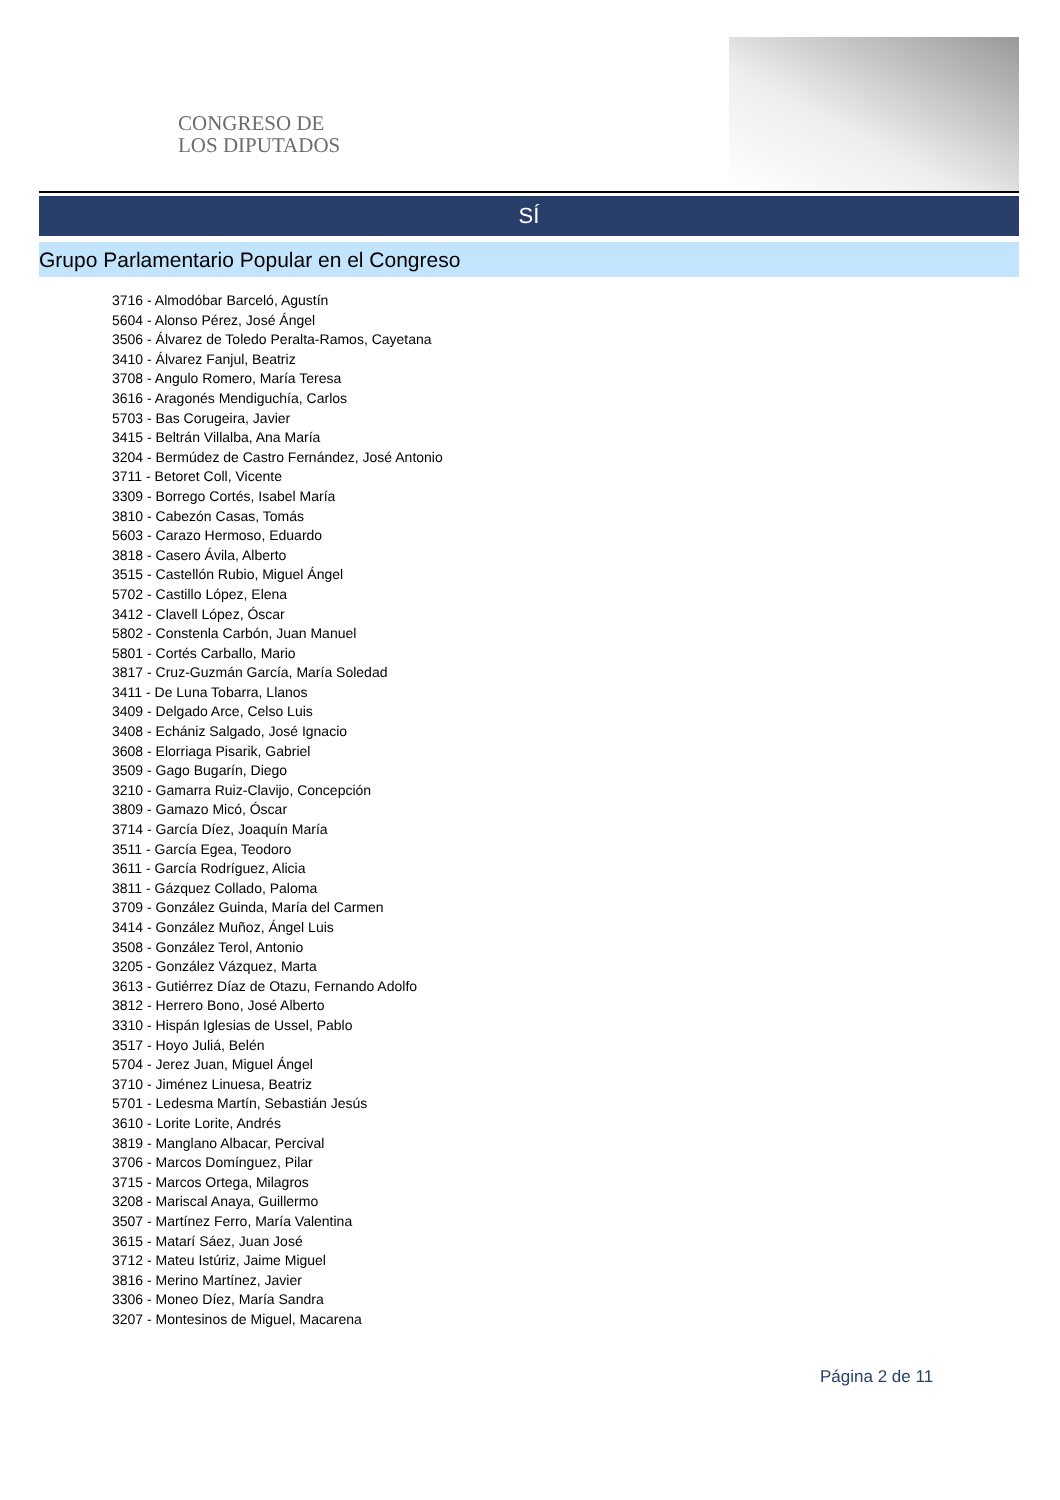CONGRESO DE
LOS DIPUTADOS
SÍ
Grupo Parlamentario Popular en el Congreso
3716 - Almodóbar Barceló, Agustín
5604 - Alonso Pérez, José Ángel
3506 - Álvarez de Toledo Peralta-Ramos, Cayetana
3410 - Álvarez Fanjul, Beatriz
3708 - Angulo Romero, María Teresa
3616 - Aragonés Mendiguchía, Carlos
5703 - Bas Corugeira, Javier
3415 - Beltrán Villalba, Ana María
3204 - Bermúdez de Castro Fernández, José Antonio
3711 - Betoret Coll, Vicente
3309 - Borrego Cortés, Isabel María
3810 - Cabezón Casas, Tomás
5603 - Carazo Hermoso, Eduardo
3818 - Casero Ávila, Alberto
3515 - Castellón Rubio, Miguel Ángel
5702 - Castillo López, Elena
3412 - Clavell López, Óscar
5802 - Constenla Carbón, Juan Manuel
5801 - Cortés Carballo, Mario
3817 - Cruz-Guzmán García, María Soledad
3411 - De Luna Tobarra, Llanos
3409 - Delgado Arce, Celso Luis
3408 - Echániz Salgado, José Ignacio
3608 - Elorriaga Pisarik, Gabriel
3509 - Gago Bugarín, Diego
3210 - Gamarra Ruiz-Clavijo, Concepción
3809 - Gamazo Micó, Óscar
3714 - García Díez, Joaquín María
3511 - García Egea, Teodoro
3611 - García Rodríguez, Alicia
3811 - Gázquez Collado, Paloma
3709 - González Guinda, María del Carmen
3414 - González Muñoz, Ángel Luis
3508 - González Terol, Antonio
3205 - González Vázquez, Marta
3613 - Gutiérrez Díaz de Otazu, Fernando Adolfo
3812 - Herrero Bono, José Alberto
3310 - Hispán Iglesias de Ussel, Pablo
3517 - Hoyo Juliá, Belén
5704 - Jerez Juan, Miguel Ángel
3710 - Jiménez Linuesa, Beatriz
5701 - Ledesma Martín, Sebastián Jesús
3610 - Lorite Lorite, Andrés
3819 - Manglano Albacar, Percival
3706 - Marcos Domínguez, Pilar
3715 - Marcos Ortega, Milagros
3208 - Mariscal Anaya, Guillermo
3507 - Martínez Ferro, María Valentina
3615 - Matarí Sáez, Juan José
3712 - Mateu Istúriz, Jaime Miguel
3816 - Merino Martínez, Javier
3306 - Moneo Díez, María Sandra
3207 - Montesinos de Miguel, Macarena
Página 2 de 11